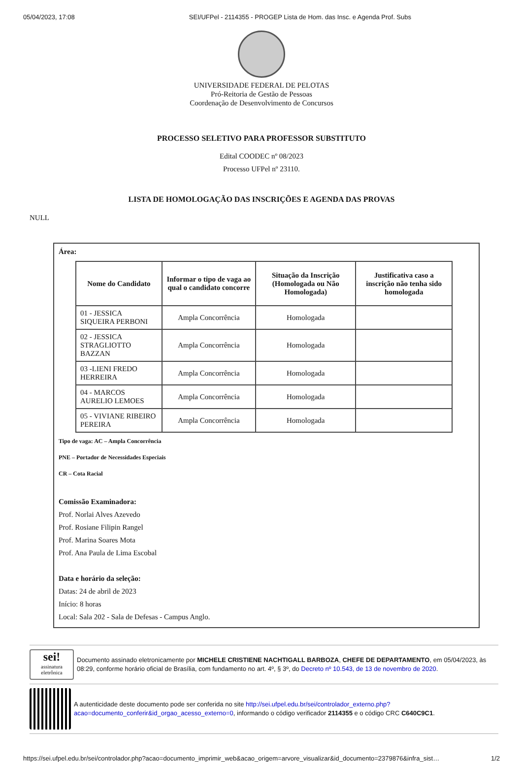05/04/2023, 17:08 SEI/UFPel - 2114355 - PROGEP Lista de Hom. das Insc. e Agenda Prof. Subs
UNIVERSIDADE FEDERAL DE PELOTAS
Pró-Reitoria de Gestão de Pessoas
Coordenação de Desenvolvimento de Concursos
PROCESSO SELETIVO PARA PROFESSOR SUBSTITUTO
Edital COODEC nº 08/2023
Processo UFPel nº 23110.
LISTA DE HOMOLOGAÇÃO DAS INSCRIÇÕES E AGENDA DAS PROVAS
NULL
Área:
| Nome do Candidato | Informar o tipo de vaga ao qual o candidato concorre | Situação da Inscrição (Homologada ou Não Homologada) | Justificativa caso a inscrição não tenha sido homologada |
| --- | --- | --- | --- |
| 01 - JESSICA SIQUEIRA PERBONI | Ampla Concorrência | Homologada | |
| 02 - JESSICA STRAGLIOTTO BAZZAN | Ampla Concorrência | Homologada | |
| 03 -LIENI FREDO HERREIRA | Ampla Concorrência | Homologada | |
| 04 - MARCOS AURELIO LEMOES | Ampla Concorrência | Homologada | |
| 05 - VIVIANE RIBEIRO PEREIRA | Ampla Concorrência | Homologada | |
Tipo de vaga: AC – Ampla Concorrência
PNE – Portador de Necessidades Especiais
CR – Cota Racial
Comissão Examinadora:
Prof. Norlai Alves Azevedo
Prof. Rosiane Filipin Rangel
Prof. Marina Soares Mota
Prof. Ana Paula de Lima Escobal
Data e horário da seleção:
Datas: 24 de abril de 2023
Início: 8 horas
Local: Sala 202 - Sala de Defesas - Campus Anglo.
sei!
assinatura eletrônica
Documento assinado eletronicamente por MICHELE CRISTIENE NACHTIGALL BARBOZA, CHEFE DE DEPARTAMENTO, em 05/04/2023, às 08:29, conforme horário oficial de Brasília, com fundamento no art. 4º, § 3º, do Decreto nº 10.543, de 13 de novembro de 2020.
A autenticidade deste documento pode ser conferida no site http://sei.ufpel.edu.br/sei/controlador_externo.php?acao=documento_conferir&id_orgao_acesso_externo=0, informando o código verificador 2114355 e o código CRC C640C9C1.
https://sei.ufpel.edu.br/sei/controlador.php?acao=documento_imprimir_web&acao_origem=arvore_visualizar&id_documento=2379876&infra_sist… 1/2